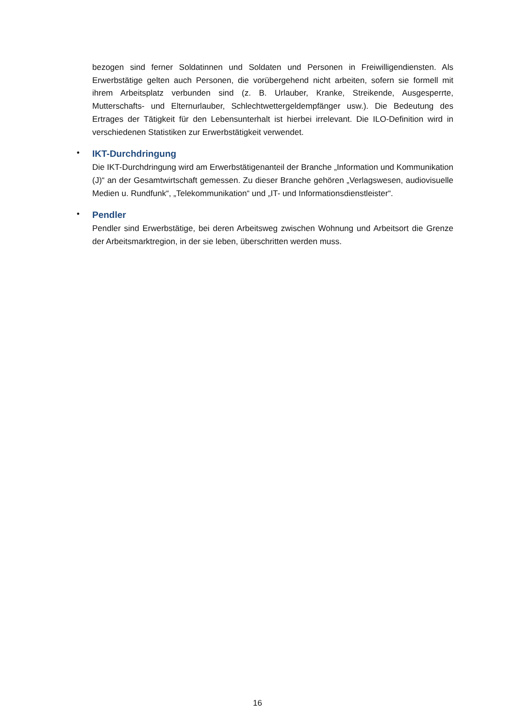bezogen sind ferner Soldatinnen und Soldaten und Personen in Freiwilligendiensten. Als Erwerbstätige gelten auch Personen, die vorübergehend nicht arbeiten, sofern sie formell mit ihrem Arbeitsplatz verbunden sind (z. B. Urlauber, Kranke, Streikende, Ausgesperrte, Mutterschafts- und Elternurlauber, Schlechtwettergeldempfänger usw.). Die Bedeutung des Ertrages der Tätigkeit für den Lebensunterhalt ist hierbei irrelevant. Die ILO-Definition wird in verschiedenen Statistiken zur Erwerbstätigkeit verwendet.
•
IKT-Durchdringung
Die IKT-Durchdringung wird am Erwerbstätigenanteil der Branche „Information und Kommunikation (J)“ an der Gesamtwirtschaft gemessen. Zu dieser Branche gehören „Verlagswesen, audiovisuelle Medien u. Rundfunk“, „Telekommunikation“ und „IT- und Informationsdienstleister“.
•
Pendler
Pendler sind Erwerbstätige, bei deren Arbeitsweg zwischen Wohnung und Arbeitsort die Grenze der Arbeitsmarktregion, in der sie leben, überschritten werden muss.
16